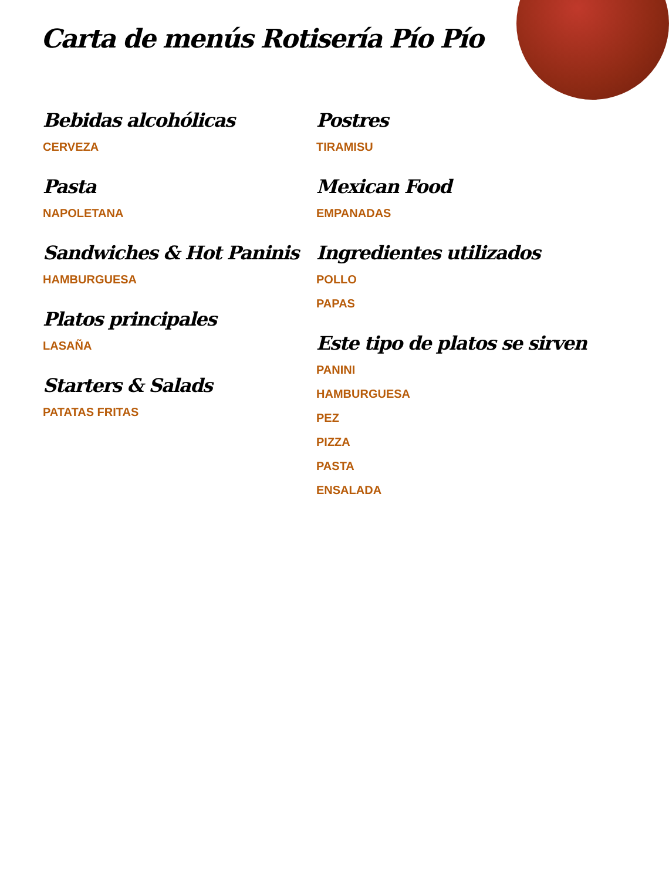Carta de menús Rotisería Pío Pío
Bebidas alcohólicas
CERVEZA
Pasta
NAPOLETANA
Sandwiches & Hot Paninis
HAMBURGUESA
Platos principales
LASAÑA
Starters & Salads
PATATAS FRITAS
Postres
TIRAMISU
Mexican Food
EMPANADAS
Ingredientes utilizados
POLLO
PAPAS
Este tipo de platos se sirven
PANINI
HAMBURGUESA
PEZ
PIZZA
PASTA
ENSALADA